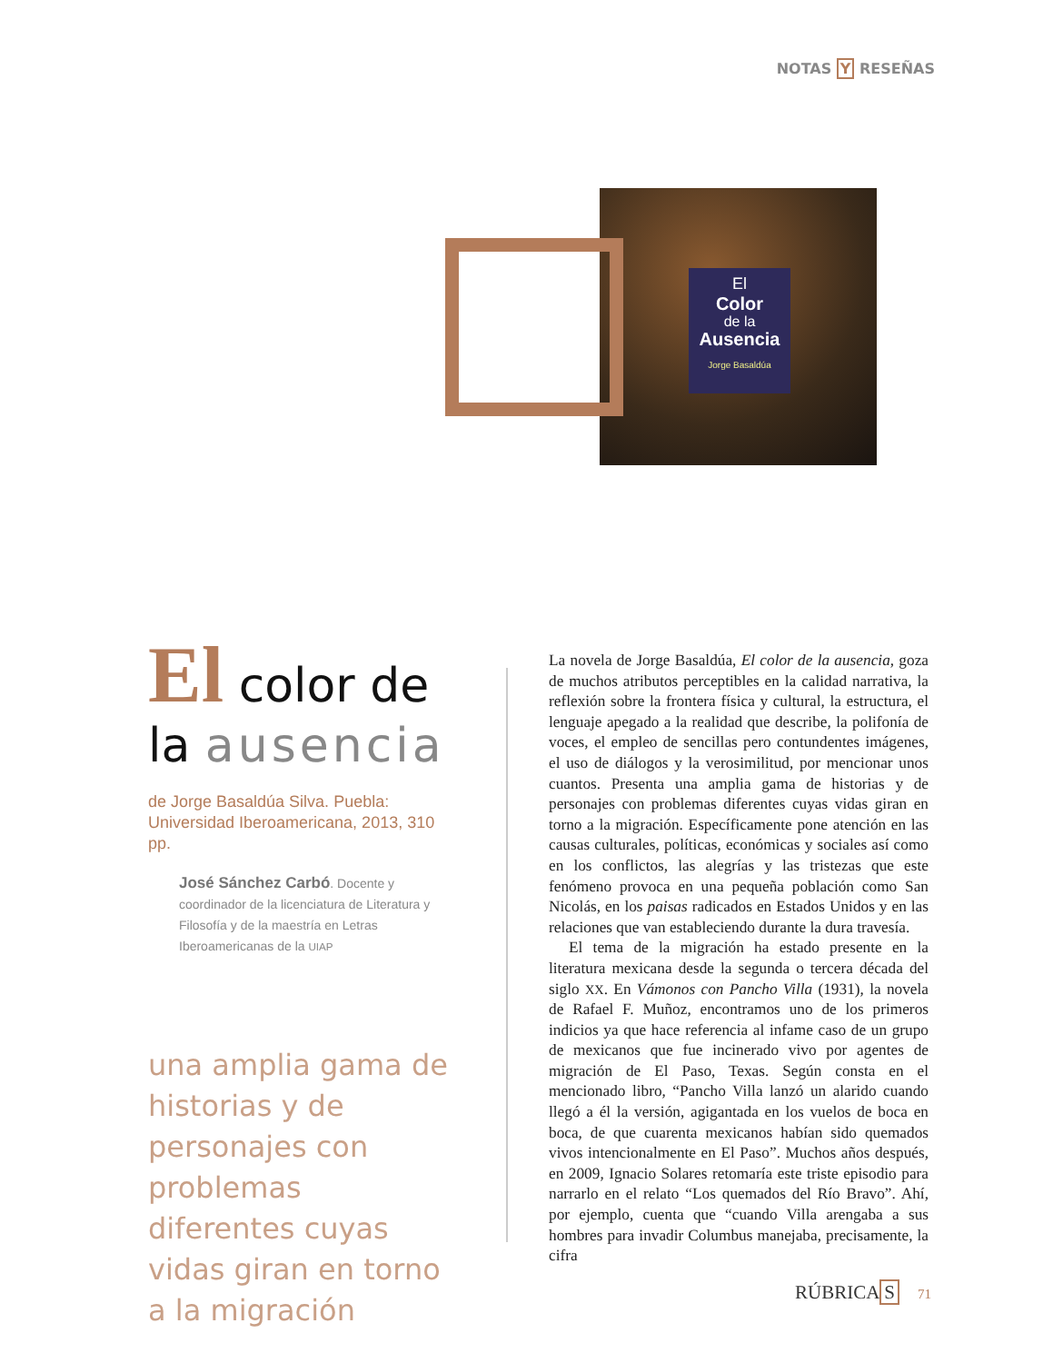NOTAS Y RESEÑAS
El
Color
de la
Ausencia
Jorge Basaldúa
El color de
la ausencia
de Jorge Basaldúa Silva. Puebla: Universidad Iberoamericana, 2013, 310 pp.
José Sánchez Carbó. Docente y coordinador de la licenciatura de Literatura y Filosofía y de la maestría en Letras Iberoamericanas de la UIAP
una amplia gama de historias y de personajes con problemas diferentes cuyas vidas giran en torno a la migración
La novela de Jorge Basaldúa, El color de la ausencia, goza de muchos atributos perceptibles en la calidad narrativa, la reflexión sobre la frontera física y cultural, la estructura, el lenguaje apegado a la realidad que describe, la polifonía de voces, el empleo de sencillas pero contundentes imágenes, el uso de diálogos y la verosimilitud, por mencionar unos cuantos. Presenta una amplia gama de historias y de personajes con problemas diferentes cuyas vidas giran en torno a la migración. Específicamente pone atención en las causas culturales, políticas, económicas y sociales así como en los conflictos, las alegrías y las tristezas que este fenómeno provoca en una pequeña población como San Nicolás, en los paisas radicados en Estados Unidos y en las relaciones que van estableciendo durante la dura travesía.
El tema de la migración ha estado presente en la literatura mexicana desde la segunda o tercera década del siglo XX. En Vámonos con Pancho Villa (1931), la novela de Rafael F. Muñoz, encontramos uno de los primeros indicios ya que hace referencia al infame caso de un grupo de mexicanos que fue incinerado vivo por agentes de migración de El Paso, Texas. Según consta en el mencionado libro, “Pancho Villa lanzó un alarido cuando llegó a él la versión, agigantada en los vuelos de boca en boca, de que cuarenta mexicanos habían sido quemados vivos intencionalmente en El Paso”. Muchos años después, en 2009, Ignacio Solares retomaría este triste episodio para narrarlo en el relato “Los quemados del Río Bravo”. Ahí, por ejemplo, cuenta que “cuando Villa arengaba a sus hombres para invadir Columbus manejaba, precisamente, la cifra
RÚBRICA S 71